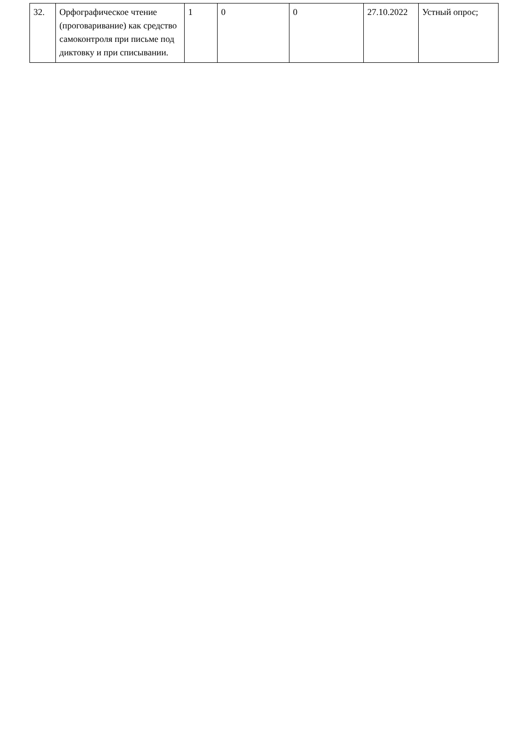| 32. | Орфографическое чтение (проговаривание) как средство самоконтроля при письме под диктовку и при списывании. | 1 | 0 | 0 | 27.10.2022 | Устный опрос; |